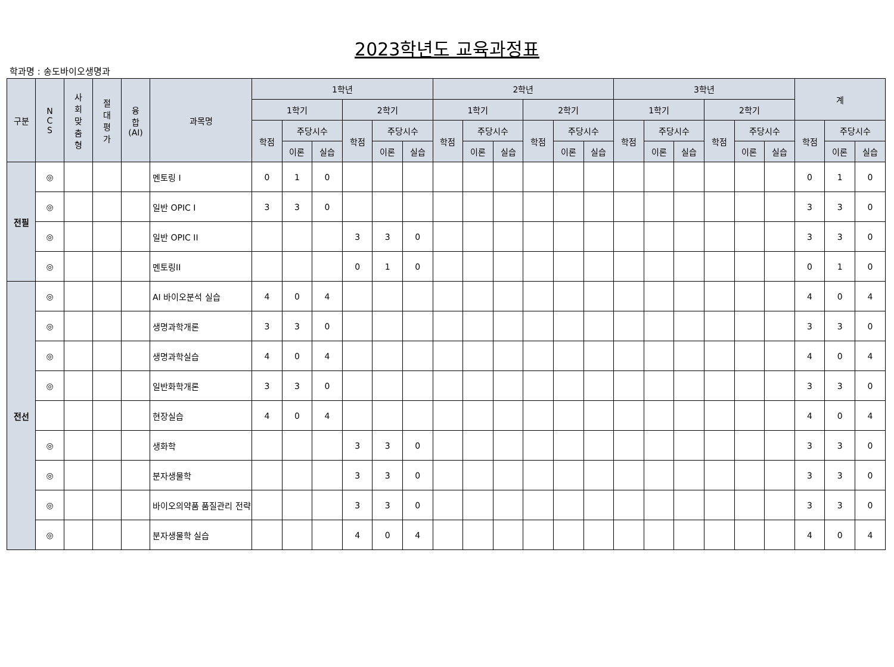2023학년도 교육과정표
학과명 : 송도바이오생명과
| 구분 | N C S | 사 회 맞 춤 형 | 절 대 평 가 | 융 합 (AI) | 과목명 | 1학년 | | | | | | 2학년 | | | | | | 3학년 | | | | | | 계 | | |
| --- | --- | --- | --- | --- | --- | --- | --- | --- | --- | --- | --- | --- | --- | --- | --- | --- | --- | --- | --- | --- | --- | --- | --- | --- | --- | --- |
| | | | | | | 1학기 | | | 2학기 | | | 1학기 | | | 2학기 | | | 1학기 | | | 2학기 | | | | | |
| | | | | | | 학점 | 주당시수 | | 학점 | 주당시수 | | 학점 | 주당시수 | | 학점 | 주당시수 | | 학점 | 주당시수 | | 학점 | 주당시수 | | 학점 | 주당시수 | |
| | | | | | | | 이론 | 실습 | | 이론 | 실습 | | 이론 | 실습 | | 이론 | 실습 | | 이론 | 실습 | | 이론 | 실습 | | 이론 | 실습 |
| 전필 | ◎ | | | | 멘토링 I | 0 | 1 | 0 | | | | | | | | | | | | | | | | 0 | 1 | 0 |
| | ◎ | | | | 일반 OPIC I | 3 | 3 | 0 | | | | | | | | | | | | | | | | 3 | 3 | 0 |
| | ◎ | | | | 일반 OPIC II | | | | 3 | 3 | 0 | | | | | | | | | | | | | 3 | 3 | 0 |
| | ◎ | | | | 멘토링II | | | | 0 | 1 | 0 | | | | | | | | | | | | | 0 | 1 | 0 |
| 전선 | ◎ | | | | AI 바이오분석 실습 | 4 | 0 | 4 | | | | | | | | | | | | | | | | 4 | 0 | 4 |
| | ◎ | | | | 생명과학개론 | 3 | 3 | 0 | | | | | | | | | | | | | | | | 3 | 3 | 0 |
| | ◎ | | | | 생명과학실습 | 4 | 0 | 4 | | | | | | | | | | | | | | | | 4 | 0 | 4 |
| | ◎ | | | | 일반화학개론 | 3 | 3 | 0 | | | | | | | | | | | | | | | | 3 | 3 | 0 |
| | | | | | 현장실습 | 4 | 0 | 4 | | | | | | | | | | | | | | | | 4 | 0 | 4 |
| | ◎ | | | | 생화학 | | | | 3 | 3 | 0 | | | | | | | | | | | | | 3 | 3 | 0 |
| | ◎ | | | | 분자생물학 | | | | 3 | 3 | 0 | | | | | | | | | | | | | 3 | 3 | 0 |
| | ◎ | | | | 바이오의약품 품질관리 전략 | | | | 3 | 3 | 0 | | | | | | | | | | | | | 3 | 3 | 0 |
| | ◎ | | | | 분자생물학 실습 | | | | 4 | 0 | 4 | | | | | | | | | | | | | 4 | 0 | 4 |